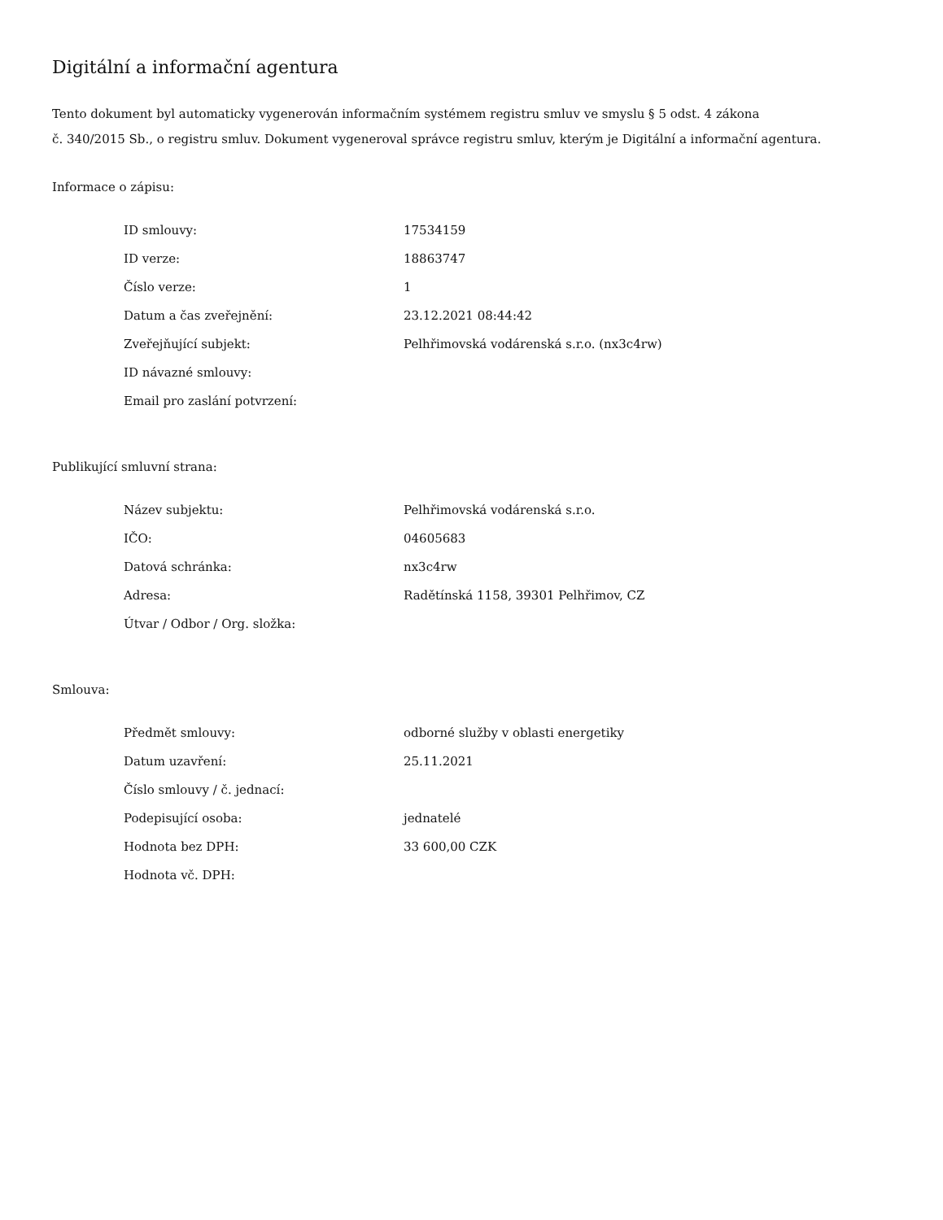Digitální a informační agentura
Tento dokument byl automaticky vygenerován informačním systémem registru smluv ve smyslu § 5 odst. 4 zákona
č. 340/2015 Sb., o registru smluv. Dokument vygeneroval správce registru smluv, kterým je Digitální a informační agentura.
Informace o zápisu:
| ID smlouvy: | 17534159 |
| ID verze: | 18863747 |
| Číslo verze: | 1 |
| Datum a čas zveřejnění: | 23.12.2021 08:44:42 |
| Zveřejňující subjekt: | Pelhřimovská vodárenská s.r.o. (nx3c4rw) |
| ID návazné smlouvy: | |
| Email pro zaslání potvrzení: | |
Publikující smluvní strana:
| Název subjektu: | Pelhřimovská vodárenská s.r.o. |
| IČO: | 04605683 |
| Datová schránka: | nx3c4rw |
| Adresa: | Radětínská 1158, 39301 Pelhřimov, CZ |
| Útvar / Odbor / Org. složka: | |
Smlouva:
| Předmět smlouvy: | odborné služby v oblasti energetiky |
| Datum uzavření: | 25.11.2021 |
| Číslo smlouvy / č. jednací: | |
| Podepisující osoba: | jednatelé |
| Hodnota bez DPH: | 33 600,00 CZK |
| Hodnota vč. DPH: | |